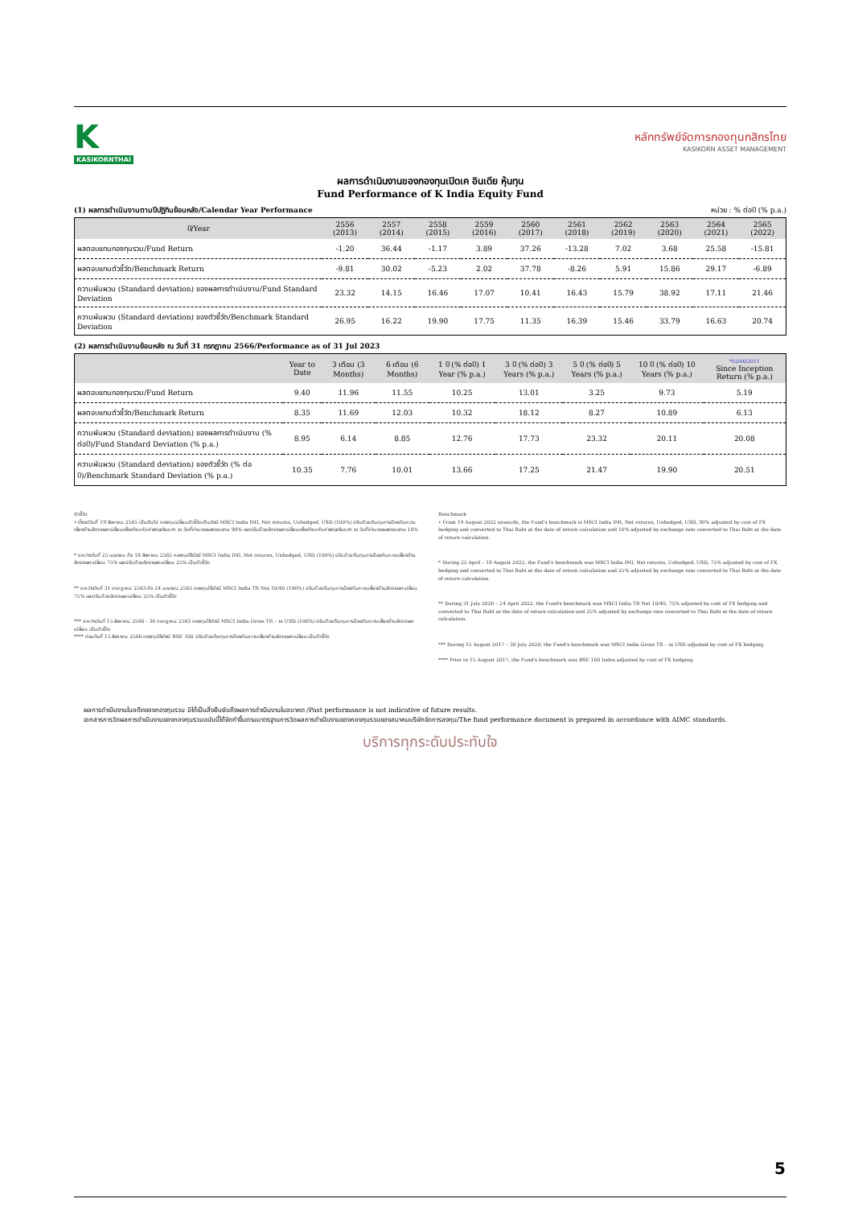K
KASIKORNTHAI
หลักทรัพย์จัดการกองทุนกสิกรไทย
KASIKORN ASSET MANAGEMENT
ผลการดำเนินงานของกองทุนเปิดเค อินเดีย หุ้นทุน
Fund Performance of K India Equity Fund
(1) ผลการดำเนินงานตามปีปฏิทินย้อนหลัง/Calendar Year Performance หน่วย : % ต่อปี (% p.a.)
| ปี/Year | 2556 (2013) | 2557 (2014) | 2558 (2015) | 2559 (2016) | 2560 (2017) | 2561 (2018) | 2562 (2019) | 2563 (2020) | 2564 (2021) | 2565 (2022) |
| --- | --- | --- | --- | --- | --- | --- | --- | --- | --- | --- |
| ผลตอบแทนกองทุนรวม/Fund Return | -1.20 | 36.44 | -1.17 | 3.89 | 37.26 | -13.28 | 7.02 | 3.68 | 25.58 | -15.81 |
| ผลตอบแทนตัวชี้วัด/Benchmark Return | -9.81 | 30.02 | -5.23 | 2.02 | 37.78 | -8.26 | 5.91 | 15.86 | 29.17 | -6.89 |
| ความผันผวน (Standard deviation) ของผลการดำเนินงาน/Fund Standard Deviation | 23.32 | 14.15 | 16.46 | 17.07 | 10.41 | 16.43 | 15.79 | 38.92 | 17.11 | 21.46 |
| ความผันผวน (Standard deviation) ของตัวชี้วัด/Benchmark Standard Deviation | 26.95 | 16.22 | 19.90 | 17.75 | 11.35 | 16.39 | 15.46 | 33.79 | 16.63 | 20.74 |
(2) ผลการดำเนินงานย้อนหลัง ณ วันที่ 31 กรกฎาคม 2566/Performance as of 31 Jul 2023
| | Year to Date | 3 เดือน (3 Months) | 6 เดือน (6 Months) | 1 ปี (% ต่อปี) 1 Year (% p.a.) | 3 ปี (% ต่อปี) 3 Years (% p.a.) | 5 ปี (% ต่อปี) 5 Years (% p.a.) | 10 ปี (% ต่อปี) 10 Years (% p.a.) | *02/06/2011 Since Inception Return (% p.a.) |
| --- | --- | --- | --- | --- | --- | --- | --- | --- |
| ผลตอบแทนกองทุนรวม/Fund Return | 9.40 | 11.96 | 11.55 | 10.25 | 13.01 | 3.25 | 9.73 | 5.19 |
| ผลตอบแทนตัวชี้วัด/Benchmark Return | 8.35 | 11.69 | 12.03 | 10.32 | 18.12 | 8.27 | 10.89 | 6.13 |
| ความผันผวน (Standard deviation) ของผลการดำเนินงาน (% ต่อปี)/Fund Standard Deviation (% p.a.) | 8.95 | 6.14 | 8.85 | 12.76 | 17.73 | 23.32 | 20.11 | 20.08 |
| ความผันผวน (Standard deviation) ของตัวชี้วัด (% ต่อปี)/Benchmark Standard Deviation (% p.a.) | 10.35 | 7.76 | 10.01 | 13.66 | 17.25 | 21.47 | 19.90 | 20.51 |
ตัวชี้วัด
• ตั้งแต่วันที่ 19 สิงหาคม 2565 เป็นต้นไป กองทุนเปลี่ยนตัวชี้วัดเป็นดัชนี MSCI India IMI, Net returns, Unhedged, USD (100%) ปรับด้วยต้นทุนการป้องกันความเสี่ยงด้านอัตราแลกเปลี่ยนเพื่อเทียบกับค่าสกุลเงินบาท ณ วันที่คำนวณผลตอบแทน 90% และปรับด้วยอัตราแลกเปลี่ยนเพื่อเทียบกับค่าสกุลเงินบาท ณ วันที่คำนวณผลตอบแทน 10%
* ระหว่างวันที่ 25 เมษายน ถึง 18 สิงหาคม 2565 กองทุนใช้ดัชนี MSCI India IMI, Net returns, Unhedged, USD (100%) ปรับด้วยต้นทุนการป้องกันความเสี่ยงด้านอัตราแลกเปลี่ยน 75% และปรับด้วยอัตราแลกเปลี่ยน 25% เป็นตัวชี้วัด
** ระหว่างวันที่ 31 กรกฎาคม 2563 ถึง 24 เมษายน 2565 กองทุนใช้ดัชนี MSCI India TR Net 10/40 (100%) ปรับด้วยต้นทุนการป้องกันความเสี่ยงด้านอัตราแลกเปลี่ยน 75% และปรับด้วยอัตราแลกเปลี่ยน 25% เป็นตัวชี้วัด
*** ระหว่างวันที่ 15 สิงหาคม 2560 - 30 กรกฎาคม 2563 กองทุนใช้ดัชนี MSCI India Gross TR – in USD (100%) ปรับด้วยต้นทุนการป้องกันความเสี่ยงด้านอัตราแลกเปลี่ยน เป็นตัวชี้วัด
**** ก่อนวันที่ 15 สิงหาคม 2560 กองทุนใช้ดัชนี BSE 100 ปรับด้วยต้นทุนการป้องกันความเสี่ยงด้านอัตราแลกเปลี่ยน เป็นตัวชี้วัด
Benchmark
• From 19 August 2022 onwards, the Fund's benchmark is MSCI India IMI, Net returns, Unhedged, USD, 90% adjusted by cost of FX hedging and converted to Thai Baht at the date of return calculation and 10% adjusted by exchange rate converted to Thai Baht at the date of return calculation.
* During 25 April – 18 August 2022, the Fund's benchmark was MSCI India IMI, Net returns, Unhedged, USD, 75% adjusted by cost of FX hedging and converted to Thai Baht at the date of return calculation and 25% adjusted by exchange rate converted to Thai Baht at the date of return calculation.
** During 31 July 2020 – 24 April 2022, the Fund's benchmark was MSCI India TR Net 10/40, 75% adjusted by cost of FX hedging and converted to Thai Baht at the date of return calculation and 25% adjusted by exchange rate converted to Thai Baht at the date of return calculation.
*** During 15 August 2017 – 30 July 2020, the Fund's benchmark was MSCI India Gross TR – in USD adjusted by cost of FX hedging.
**** Prior to 15 August 2017, the Fund's benchmark was BSE 100 Index adjusted by cost of FX hedging.
ผลการดำเนินงานในอดีตของกองทุนรวม มิได้เป็นสิ่งยืนยันถึงผลการดำเนินงานในอนาคต /Past performance is not indicative of future results.
เอกสารการวัดผลการดำเนินงานของกองทุนรวมฉบับนี้ได้จัดทำขึ้นตามมาตรฐานการวัดผลการดำเนินงานของกองทุนรวมของสมาคมบริษัทจัดการลงทุน/The fund performance document is prepared in accordance with AIMC standards.
บริการทุกระดับประทับใจ
5